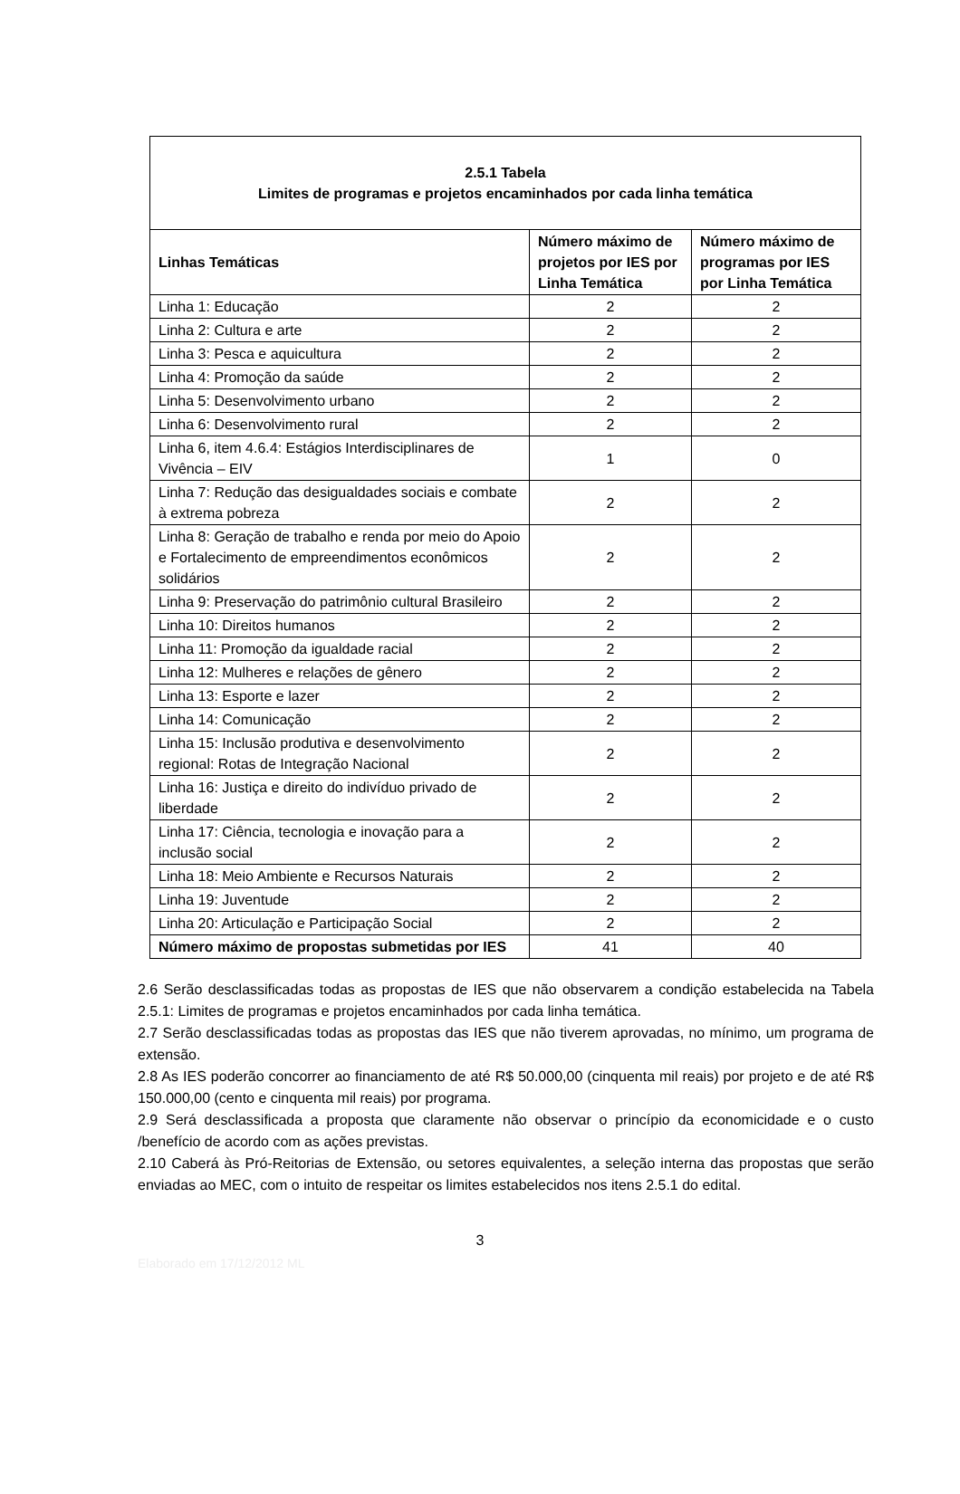| 2.5.1 Tabela Limites de programas e projetos encaminhados por cada linha temática | | |
| Linhas Temáticas | Número máximo de projetos por IES por Linha Temática | Número máximo de programas por IES por Linha Temática |
| Linha 1: Educação | 2 | 2 |
| Linha 2: Cultura e arte | 2 | 2 |
| Linha 3: Pesca e aquicultura | 2 | 2 |
| Linha 4: Promoção da saúde | 2 | 2 |
| Linha 5: Desenvolvimento urbano | 2 | 2 |
| Linha 6: Desenvolvimento rural | 2 | 2 |
| Linha 6, item 4.6.4: Estágios Interdisciplinares de Vivência – EIV | 1 | 0 |
| Linha 7: Redução das desigualdades sociais e combate à extrema pobreza | 2 | 2 |
| Linha 8: Geração de trabalho e renda por meio do Apoio e Fortalecimento de empreendimentos econômicos solidários | 2 | 2 |
| Linha 9: Preservação do patrimônio cultural Brasileiro | 2 | 2 |
| Linha 10: Direitos humanos | 2 | 2 |
| Linha 11: Promoção da igualdade racial | 2 | 2 |
| Linha 12: Mulheres e relações de gênero | 2 | 2 |
| Linha 13: Esporte e lazer | 2 | 2 |
| Linha 14: Comunicação | 2 | 2 |
| Linha 15: Inclusão produtiva e desenvolvimento regional: Rotas de Integração Nacional | 2 | 2 |
| Linha 16: Justiça e direito do indivíduo privado de liberdade | 2 | 2 |
| Linha 17: Ciência, tecnologia e inovação para a inclusão social | 2 | 2 |
| Linha 18: Meio Ambiente e Recursos Naturais | 2 | 2 |
| Linha 19: Juventude | 2 | 2 |
| Linha 20: Articulação e Participação Social | 2 | 2 |
| Número máximo de propostas submetidas por IES | 41 | 40 |
2.6 Serão desclassificadas todas as propostas de IES que não observarem a condição estabelecida na Tabela 2.5.1: Limites de programas e projetos encaminhados por cada linha temática.
2.7 Serão desclassificadas todas as propostas das IES que não tiverem aprovadas, no mínimo, um programa de extensão.
2.8 As IES poderão concorrer ao financiamento de até R$ 50.000,00 (cinquenta mil reais) por projeto e de até R$ 150.000,00 (cento e cinquenta mil reais) por programa.
2.9 Será desclassificada a proposta que claramente não observar o princípio da economicidade e o custo /benefício de acordo com as ações previstas.
2.10 Caberá às Pró-Reitorias de Extensão, ou setores equivalentes, a seleção interna das propostas que serão enviadas ao MEC, com o intuito de respeitar os limites estabelecidos nos itens 2.5.1 do edital.
3
Elaborado em 17/12/2012 ML